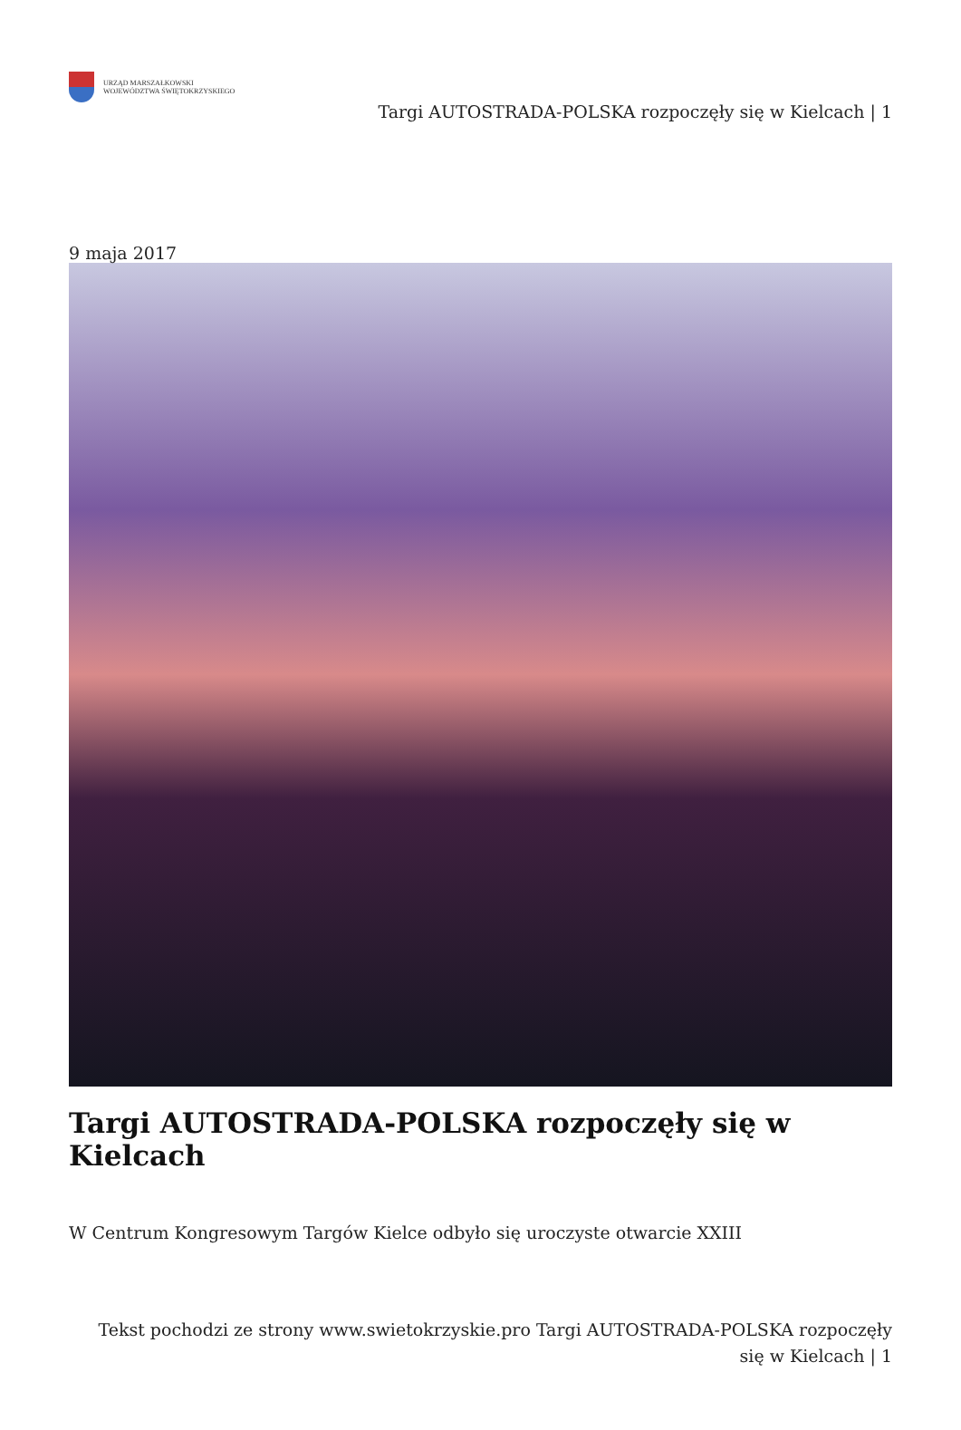URZĄD MARSZAŁKOWSKI
WOJEWÓDZTWA ŚWIĘTOKRZYSKIEGO
Targi AUTOSTRADA-POLSKA rozpoczęły się w Kielcach | 1
9 maja 2017
Targi AUTOSTRADA-POLSKA rozpoczęły się w Kielcach
W Centrum Kongresowym Targów Kielce odbyło się uroczyste otwarcie XXIII
Tekst pochodzi ze strony www.swietokrzyskie.pro Targi AUTOSTRADA-POLSKA rozpoczęły
się w Kielcach | 1